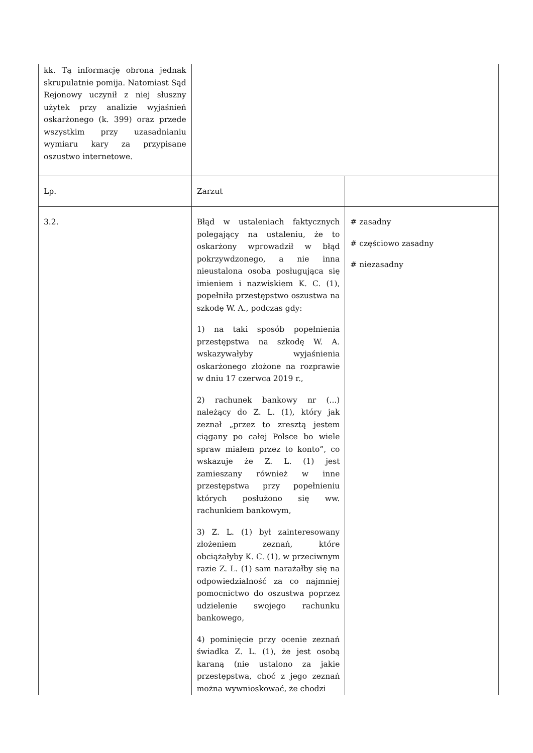| kk. Tą informację obrona jednak skrupulatnie pomija. Natomiast Sąd Rejonowy uczynił z niej słuszny użytek przy analizie wyjaśnień oskarżonego (k. 399) oraz przede wszystkim przy uzasadnianiu wymiaru kary za przypisane oszustwo internetowe. | | |
| Lp. | Zarzut | |
| 3.2. | Błąd w ustaleniach faktycznych polegający na ustaleniu, że to oskarżony wprowadził w błąd pokrzywdzonego, a nie inna nieustalona osoba posługująca się imieniem i nazwiskiem K. C. (1), popełniła przestępstwo oszustwa na szkodę W. A., podczas gdy: 1) na taki sposób popełnienia przestępstwa na szkodę W. A. wskazywałyby wyjaśnienia oskarżonego złożone na rozprawie w dniu 17 czerwca 2019 r., 2) rachunek bankowy nr (...) należący do Z. L. (1), który jak zeznał „przez to zresztą jestem ciągany po całej Polsce bo wiele spraw miałem przez to konto”, co wskazuje że Z. L. (1) jest zamieszany również w inne przestępstwa przy popełnieniu których posłużono się ww. rachunkiem bankowym, 3) Z. L. (1) był zainteresowany złożeniem zeznań, które obciążałyby K. C. (1), w przeciwnym razie Z. L. (1) sam narażałby się na odpowiedzialność za co najmniej pomocnictwo do oszustwa poprzez udzielenie swojego rachunku bankowego, 4) pominięcie przy ocenie zeznań świadka Z. L. (1), że jest osobą karaną (nie ustalono za jakie przestępstwa, choć z jego zeznań można wywnioskować, że chodzi | # zasadny # częściowo zasadny # niezasadny |